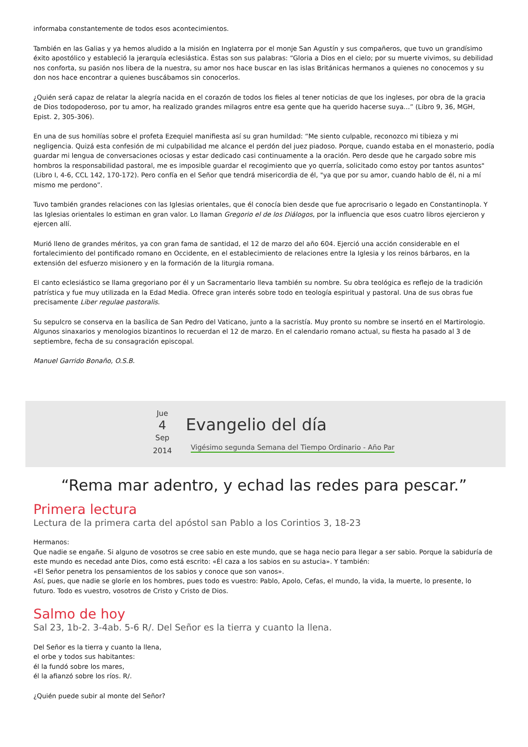informaba constantemente de todos esos acontecimientos.
También en las Galias y ya hemos aludido a la misión en Inglaterra por el monje San Agustín y sus compañeros, que tuvo un grandísimo éxito apostólico y estableció la jerarquía eclesiástica. Éstas son sus palabras: “Gloria a Dios en el cielo; por su muerte vivimos, su debilidad nos conforta, su pasión nos libera de la nuestra, su amor nos hace buscar en las islas Británicas hermanos a quienes no conocemos y su don nos hace encontrar a quienes buscábamos sin conocerlos.
¿Quién será capaz de relatar la alegría nacida en el corazón de todos los fieles al tener noticias de que los ingleses, por obra de la gracia de Dios todopoderoso, por tu amor, ha realizado grandes milagros entre esa gente que ha querido hacerse suya...” (Libro 9, 36, MGH, Epist. 2, 305-306).
En una de sus homilías sobre el profeta Ezequiel manifiesta así su gran humildad: “Me siento culpable, reconozco mi tibieza y mi negligencia. Quizá esta confesión de mi culpabilidad me alcance el perdón del juez piadoso. Porque, cuando estaba en el monasterio, podía guardar mi lengua de conversaciones ociosas y estar dedicado casi continuamente a la oración. Pero desde que he cargado sobre mis hombros la responsabilidad pastoral, me es imposible guardar el recogimiento que yo querría, solicitado como estoy por tantos asuntos" (Libro I, 4-6, CCL 142, 170-172). Pero confía en el Señor que tendrá misericordia de él, "ya que por su amor, cuando hablo de él, ni a mí mismo me perdono”.
Tuvo también grandes relaciones con las Iglesias orientales, que él conocía bien desde que fue aprocrisario o legado en Constantinopla. Y las Iglesias orientales lo estiman en gran valor. Lo llaman Gregorio el de los Diálogos, por la influencia que esos cuatro libros ejercieron y ejercen allí.
Murió lleno de grandes méritos, ya con gran fama de santidad, el 12 de marzo del año 604. Ejerció una acción considerable en el fortalecimiento del pontificado romano en Occidente, en el establecimiento de relaciones entre la Iglesia y los reinos bárbaros, en la extensión del esfuerzo misionero y en la formación de la liturgia romana.
El canto eclesiástico se llama gregoriano por él y un Sacramentario lleva también su nombre. Su obra teológica es reflejo de la tradición patrística y fue muy utilizada en la Edad Media. Ofrece gran interés sobre todo en teología espiritual y pastoral. Una de sus obras fue precisamente Liber regulae pastoralis.
Su sepulcro se conserva en la basílica de San Pedro del Vaticano, junto a la sacristía. Muy pronto su nombre se insertó en el Martirologio. Algunos sinaxarios y menologios bizantinos lo recuerdan el 12 de marzo. En el calendario romano actual, su fiesta ha pasado al 3 de septiembre, fecha de su consagración episcopal.
Manuel Garrido Bonaño, O.S.B.
Jue
4
Sep
2014
Evangelio del día
Vigésimo segunda Semana del Tiempo Ordinario - Año Par
“Rema mar adentro, y echad las redes para pescar.”
Primera lectura
Lectura de la primera carta del apóstol san Pablo a los Corintios 3, 18-23
Hermanos:
Que nadie se engañe. Si alguno de vosotros se cree sabio en este mundo, que se haga necio para llegar a ser sabio. Porque la sabiduría de este mundo es necedad ante Dios, como está escrito: «Él caza a los sabios en su astucia». Y también:
«El Señor penetra los pensamientos de los sabios y conoce que son vanos».
Así, pues, que nadie se gloríe en los hombres, pues todo es vuestro: Pablo, Apolo, Cefas, el mundo, la vida, la muerte, lo presente, lo futuro. Todo es vuestro, vosotros de Cristo y Cristo de Dios.
Salmo de hoy
Sal 23, 1b-2. 3-4ab. 5-6 R/. Del Señor es la tierra y cuanto la llena.
Del Señor es la tierra y cuanto la llena,
el orbe y todos sus habitantes:
él la fundó sobre los mares,
él la afianzó sobre los ríos. R/.
¿Quién puede subir al monte del Señor?